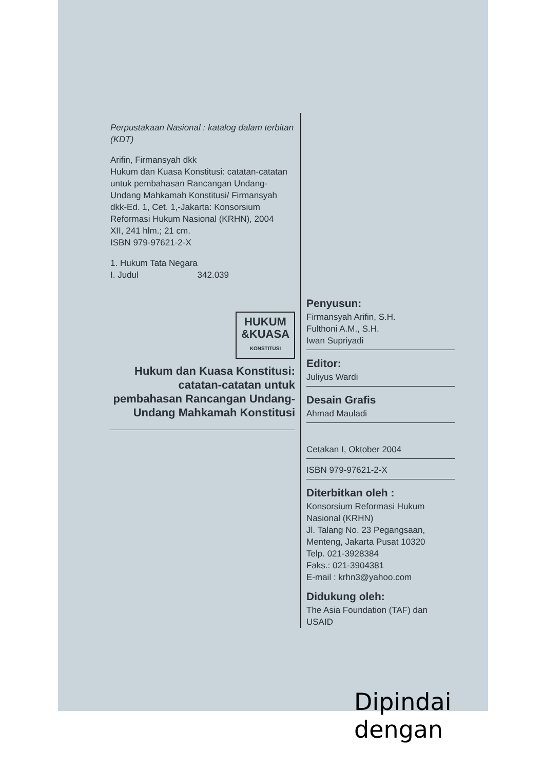Perpustakaan Nasional : katalog dalam terbitan (KDT)
Arifin, Firmansyah dkk
Hukum dan Kuasa Konstitusi: catatan-catatan untuk pembahasan Rancangan Undang-Undang Mahkamah Konstitusi/ Firmansyah dkk-Ed. 1, Cet. 1,-Jakarta: Konsorsium Reformasi Hukum Nasional (KRHN), 2004
XII, 241 hlm.; 21 cm.
ISBN 979-97621-2-X
1. Hukum Tata Negara
I. Judul 342.039
HUKUM
&KUASA
KONSTITUSI
Hukum dan Kuasa Konstitusi: catatan-catatan untuk pembahasan Rancangan Undang-Undang Mahkamah Konstitusi
Penyusun:
Firmansyah Arifin, S.H.
Fulthoni A.M., S.H.
Iwan Supriyadi
Editor:
Juliyus Wardi
Desain Grafis
Ahmad Mauladi
Cetakan I, Oktober 2004
ISBN 979-97621-2-X
Diterbitkan oleh :
Konsorsium Reformasi Hukum Nasional (KRHN)
Jl. Talang No. 23 Pegangsaan, Menteng, Jakarta Pusat 10320
Telp. 021-3928384
Faks.: 021-3904381
E-mail : krhn3@yahoo.com
Didukung oleh:
The Asia Foundation (TAF) dan USAID
Dipindai dengan